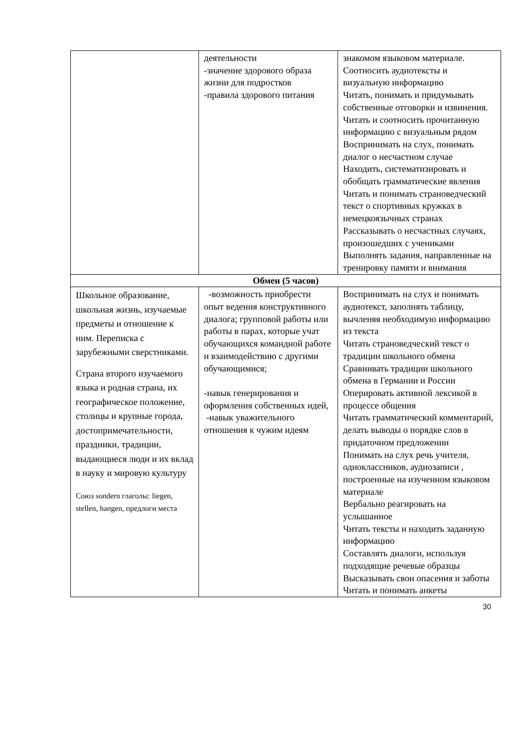| | деятельности -значение здорового образа жизни для подростков -правила здорового питания | знакомом языковом материале. Соотносить аудиотексты и визуальную информацию Читать, понимать и придумывать собственные отговорки и извинения. Читать и соотносить прочитанную информацию с визуальным рядом Воспринимать на слух, понимать диалог о несчастном случае Находить, систематизировать и обобщать грамматические явления Читать и понимать страноведческий текст о спортивных кружках в немецкоязычных странах Рассказывать о несчастных случаях, произошедших с учениками Выполнять задания, направленные на тренировку памяти и внимания |
| Обмен (5 часов) | | |
| Школьное образование, школьная жизнь, изучаемые предметы и отношение к ним. Переписка с зарубежными сверстниками. Страна второго изучаемого языка и родная страна, их географическое положение, столицы и крупные города, достопримечательности, праздники, традиции, выдающиеся люди и их вклад в науку и мировую культуру Союз sondern глаголы: liegen, stellen, hangen, предлоги места | -возможность приобрести опыт ведения конструктивного диалога; групповой работы или работы в парах, которые учат обучающихся командной работе и взаимодействию с другими обучающимися; -навык генерирования и оформления собственных идей, -навык уважительного отношения к чужим идеям | Воспринимать на слух и понимать аудиотекст, заполнять таблицу, вычленяя необходимую информацию из текста Читать страноведческий текст о традиции школьного обмена Сравнивать традиции школьного обмена в Германии и России Оперировать активной лексикой в процессе общения Читать грамматический комментарий, делать выводы о порядке слов в придаточном предложении Понимать на слух речь учителя, одноклассников, аудиозаписи , построенные на изученном языковом материале Вербально реагировать на услышанное Читать тексты и находить заданную информацию Составлять диалоги, используя подходящие речевые образцы Высказывать свои опасения и заботы Читать и понимать анкеты |
30